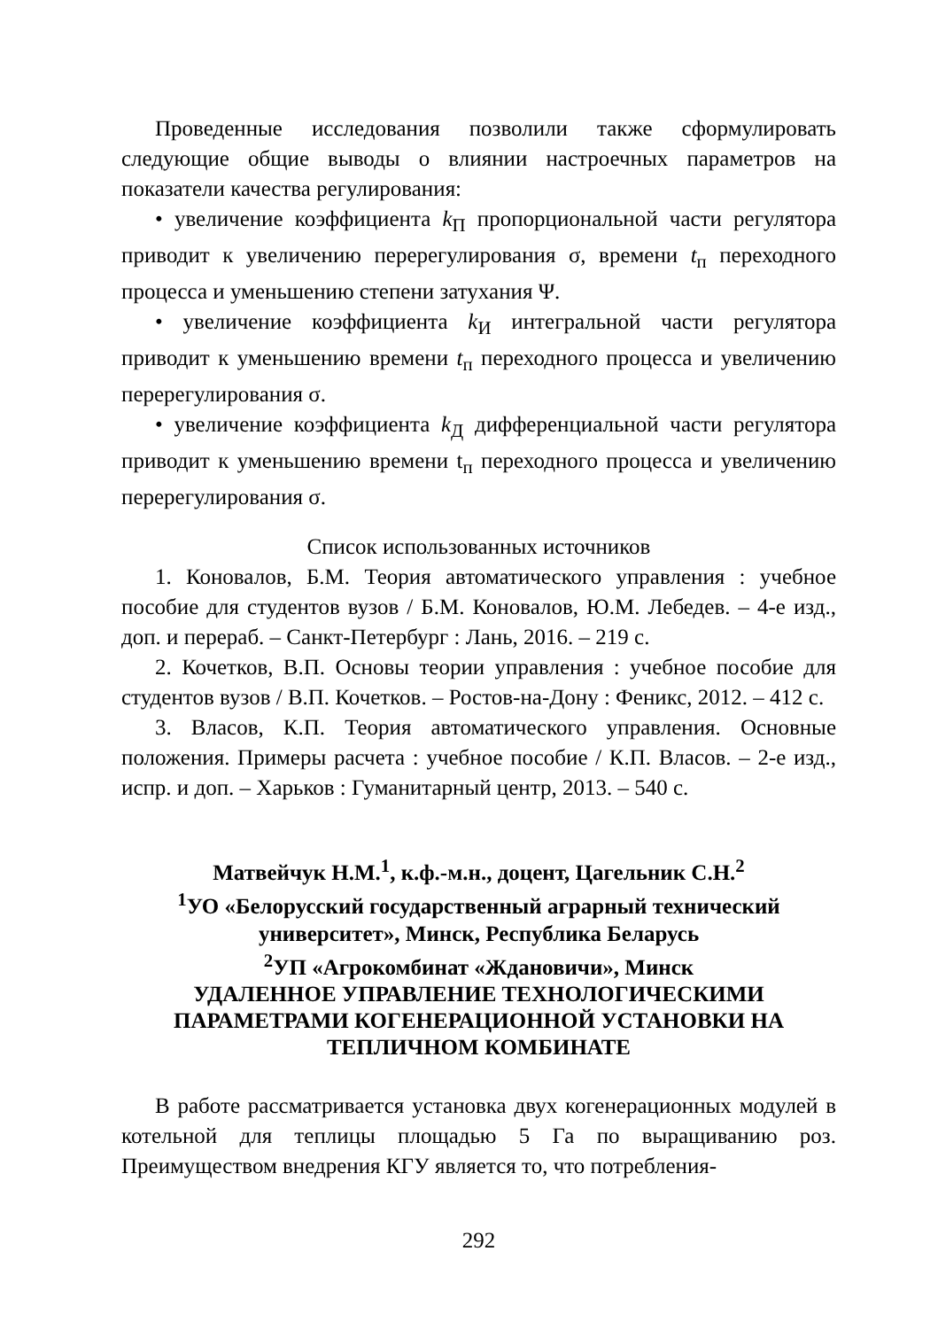Проведенные исследования позволили также сформулировать следующие общие выводы о влиянии настроечных параметров на показатели качества регулирования:
• увеличение коэффициента k<sub>П</sub> пропорциональной части регулятора приводит к увеличению перерегулирования σ, времени t<sub>п</sub> переходного процесса и уменьшению степени затухания Ψ.
• увеличение коэффициента k<sub>И</sub> интегральной части регулятора приводит к уменьшению времени t<sub>п</sub> переходного процесса и увеличению перерегулирования σ.
• увеличение коэффициента k<sub>Д</sub> дифференциальной части регулятора приводит к уменьшению времени t<sub>п</sub> переходного процесса и увеличению перерегулирования σ.
Список использованных источников
1. Коновалов, Б.М. Теория автоматического управления : учебное пособие для студентов вузов / Б.М. Коновалов, Ю.М. Лебедев. – 4-е изд., доп. и перераб. – Санкт-Петербург : Лань, 2016. – 219 с.
2. Кочетков, В.П. Основы теории управления : учебное пособие для студентов вузов / В.П. Кочетков. – Ростов-на-Дону : Феникс, 2012. – 412 с.
3. Власов, К.П. Теория автоматического управления. Основные положения. Примеры расчета : учебное пособие / К.П. Власов. – 2-е изд., испр. и доп. – Харьков : Гуманитарный центр, 2013. – 540 с.
Матвейчук Н.М.<sup>1</sup>, к.ф.-м.н., доцент, Цагельник С.Н.<sup>2</sup>
<sup>1</sup> УО «Белорусский государственный аграрный технический университет», Минск, Республика Беларусь
<sup>2</sup> УП «Агрокомбинат «Ждановичи», Минск
УДАЛЕННОЕ УПРАВЛЕНИЕ ТЕХНОЛОГИЧЕСКИМИ ПАРАМЕТРАМИ КОГЕНЕРАЦИОННОЙ УСТАНОВКИ НА ТЕПЛИЧНОМ КОМБИНАТЕ
В работе рассматривается установка двух когенерационных модулей в котельной для теплицы площадью 5 Га по выращиванию роз. Преимуществом внедрения КГУ является то, что потребления-
292